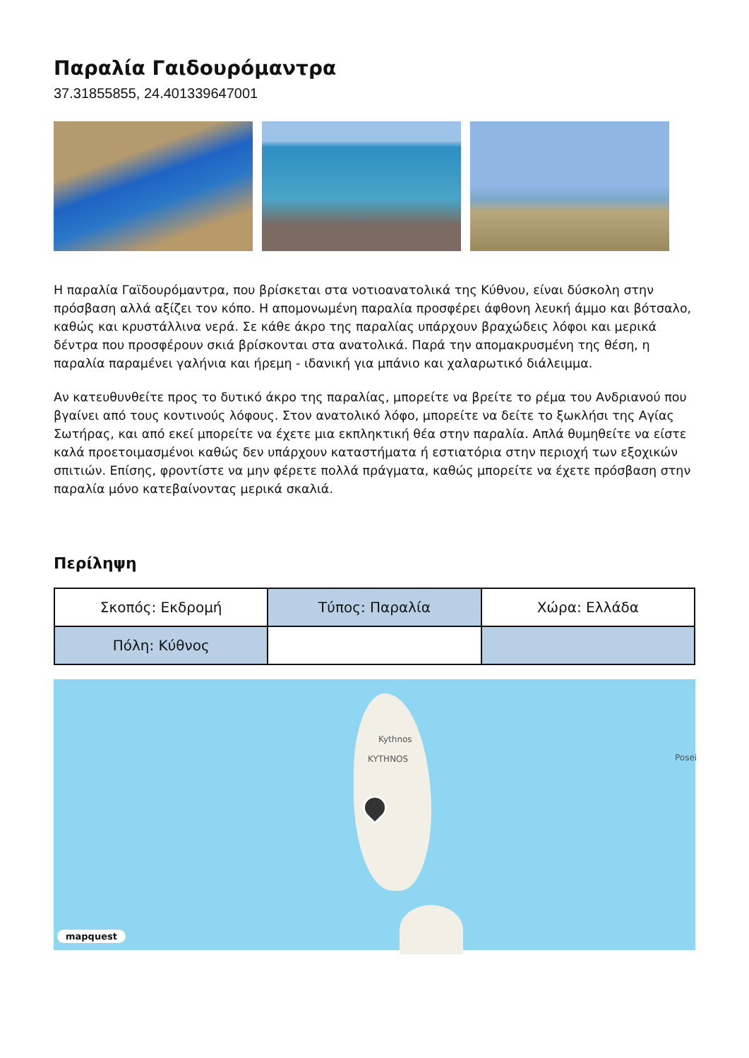Παραλία Γαιδουρόμαντρα
37.31855855, 24.401339647001
Η παραλία Γαϊδουρόμαντρα, που βρίσκεται στα νοτιοανατολικά της Κύθνου, είναι δύσκολη στην πρόσβαση αλλά αξίζει τον κόπο. Η απομονωμένη παραλία προσφέρει άφθονη λευκή άμμο και βότσαλο, καθώς και κρυστάλλινα νερά. Σε κάθε άκρο της παραλίας υπάρχουν βραχώδεις λόφοι και μερικά δέντρα που προσφέρουν σκιά βρίσκονται στα ανατολικά. Παρά την απομακρυσμένη της θέση, η παραλία παραμένει γαλήνια και ήρεμη - ιδανική για μπάνιο και χαλαρωτικό διάλειμμα.
Αν κατευθυνθείτε προς το δυτικό άκρο της παραλίας, μπορείτε να βρείτε το ρέμα του Ανδριανού που βγαίνει από τους κοντινούς λόφους. Στον ανατολικό λόφο, μπορείτε να δείτε το ξωκλήσι της Αγίας Σωτήρας, και από εκεί μπορείτε να έχετε μια εκπληκτική θέα στην παραλία. Απλά θυμηθείτε να είστε καλά προετοιμασμένοι καθώς δεν υπάρχουν καταστήματα ή εστιατόρια στην περιοχή των εξοχικών σπιτιών. Επίσης, φροντίστε να μην φέρετε πολλά πράγματα, καθώς μπορείτε να έχετε πρόσβαση στην παραλία μόνο κατεβαίνοντας μερικά σκαλιά.
Περίληψη
| Σκοπός: Εκδρομή | Τύπος: Παραλία | Χώρα: Ελλάδα |
| Πόλη: Κύθνος | | |
Kythnos
KYTHNOS Posei
mapquest